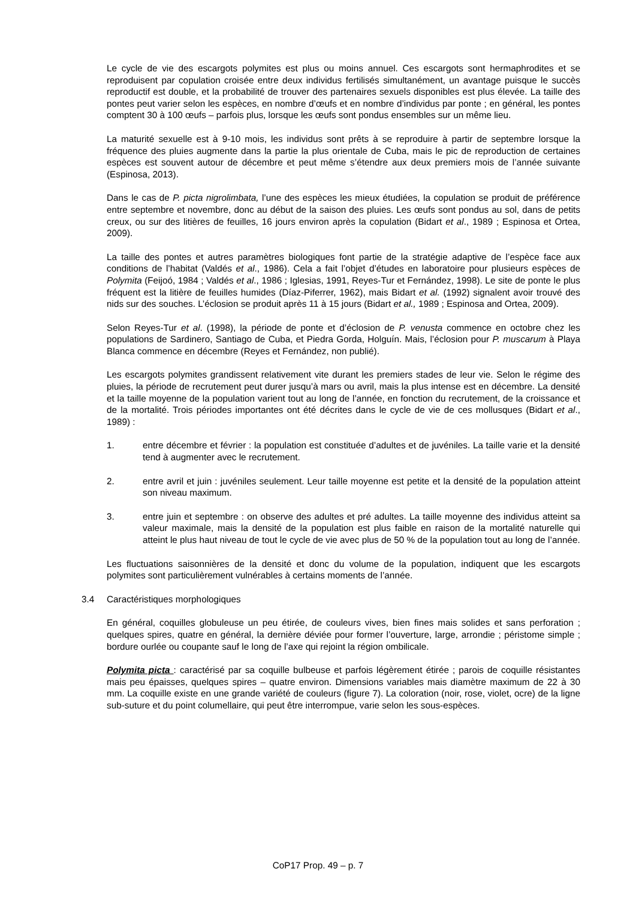Le cycle de vie des escargots polymites est plus ou moins annuel. Ces escargots sont hermaphrodites et se reproduisent par copulation croisée entre deux individus fertilisés simultanément, un avantage puisque le succès reproductif est double, et la probabilité de trouver des partenaires sexuels disponibles est plus élevée. La taille des pontes peut varier selon les espèces, en nombre d’œufs et en nombre d’individus par ponte ; en général, les pontes comptent 30 à 100 œufs – parfois plus, lorsque les œufs sont pondus ensembles sur un même lieu.
La maturité sexuelle est à 9-10 mois, les individus sont prêts à se reproduire à partir de septembre lorsque la fréquence des pluies augmente dans la partie la plus orientale de Cuba, mais le pic de reproduction de certaines espèces est souvent autour de décembre et peut même s’étendre aux deux premiers mois de l’année suivante (Espinosa, 2013).
Dans le cas de P. picta nigrolimbata, l’une des espèces les mieux étudiées, la copulation se produit de préférence entre septembre et novembre, donc au début de la saison des pluies. Les œufs sont pondus au sol, dans de petits creux, ou sur des litières de feuilles, 16 jours environ après la copulation (Bidart et al., 1989 ; Espinosa et Ortea, 2009).
La taille des pontes et autres paramètres biologiques font partie de la stratégie adaptive de l’espèce face aux conditions de l’habitat (Valdés et al., 1986). Cela a fait l’objet d’études en laboratoire pour plusieurs espèces de Polymita (Feijoó, 1984 ; Valdés et al., 1986 ; Iglesias, 1991, Reyes-Tur et Fernández, 1998). Le site de ponte le plus fréquent est la litière de feuilles humides (Díaz-Piferrer, 1962), mais Bidart et al. (1992) signalent avoir trouvé des nids sur des souches. L’éclosion se produit après 11 à 15 jours (Bidart et al., 1989 ; Espinosa and Ortea, 2009).
Selon Reyes-Tur et al. (1998), la période de ponte et d’éclosion de P. venusta commence en octobre chez les populations de Sardinero, Santiago de Cuba, et Piedra Gorda, Holguín. Mais, l’éclosion pour P. muscarum à Playa Blanca commence en décembre (Reyes et Fernández, non publié).
Les escargots polymites grandissent relativement vite durant les premiers stades de leur vie. Selon le régime des pluies, la période de recrutement peut durer jusqu’à mars ou avril, mais la plus intense est en décembre. La densité et la taille moyenne de la population varient tout au long de l’année, en fonction du recrutement, de la croissance et de la mortalité. Trois périodes importantes ont été décrites dans le cycle de vie de ces mollusques (Bidart et al., 1989) :
1. entre décembre et février : la population est constituée d’adultes et de juvéniles. La taille varie et la densité tend à augmenter avec le recrutement.
2. entre avril et juin : juvéniles seulement. Leur taille moyenne est petite et la densité de la population atteint son niveau maximum.
3. entre juin et septembre : on observe des adultes et pré adultes. La taille moyenne des individus atteint sa valeur maximale, mais la densité de la population est plus faible en raison de la mortalité naturelle qui atteint le plus haut niveau de tout le cycle de vie avec plus de 50 % de la population tout au long de l’année.
Les fluctuations saisonnières de la densité et donc du volume de la population, indiquent que les escargots polymites sont particulièrement vulnérables à certains moments de l’année.
3.4 Caractéristiques morphologiques
En général, coquilles globuleuse un peu étirée, de couleurs vives, bien fines mais solides et sans perforation ; quelques spires, quatre en général, la dernière déviée pour former l’ouverture, large, arrondie ; péristome simple ; bordure ourlée ou coupante sauf le long de l’axe qui rejoint la région ombilicale.
Polymita picta : caractérisé par sa coquille bulbeuse et parfois légèrement étirée ; parois de coquille résistantes mais peu épaisses, quelques spires – quatre environ. Dimensions variables mais diamètre maximum de 22 à 30 mm. La coquille existe en une grande variété de couleurs (figure 7). La coloration (noir, rose, violet, ocre) de la ligne sub-suture et du point columellaire, qui peut être interrompue, varie selon les sous-espèces.
CoP17 Prop. 49 – p. 7